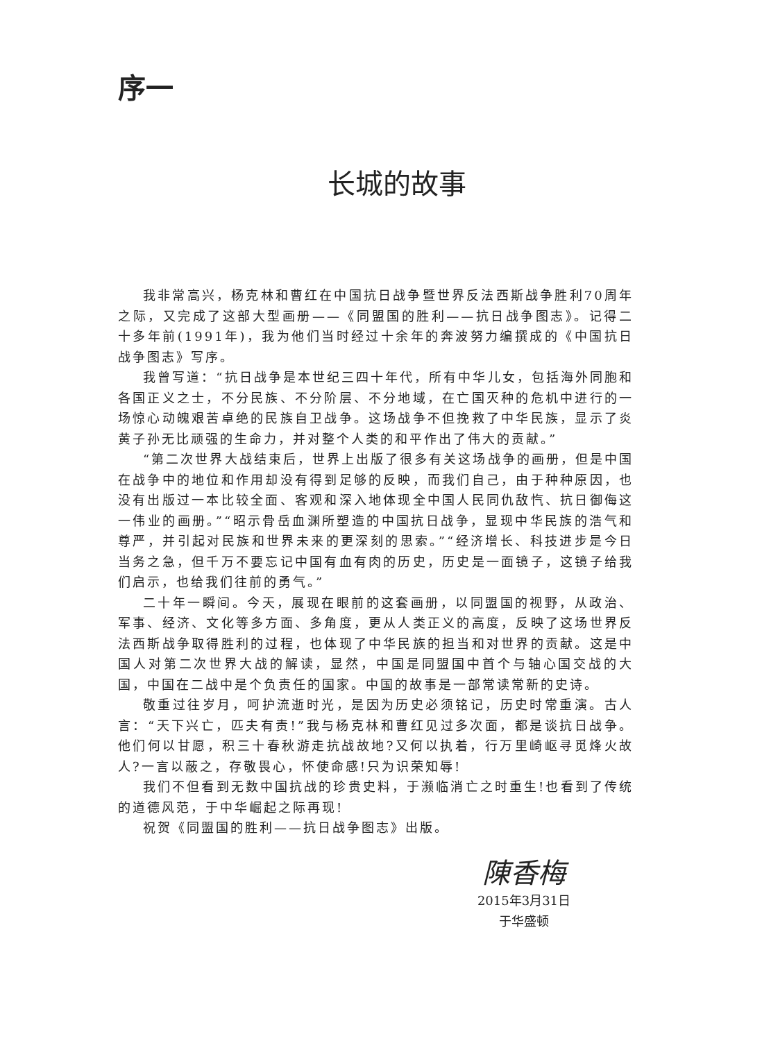序一
长城的故事
我非常高兴，杨克林和曹红在中国抗日战争暨世界反法西斯战争胜利70周年之际，又完成了这部大型画册——《同盟国的胜利——抗日战争图志》。记得二十多年前(1991年)，我为他们当时经过十余年的奔波努力编撰成的《中国抗日战争图志》写序。
我曾写道：“抗日战争是本世纪三四十年代，所有中华儿女，包括海外同胞和各国正义之士，不分民族、不分阶层、不分地域，在亡国灭种的危机中进行的一场惊心动魄艰苦卓绝的民族自卫战争。这场战争不但挽救了中华民族，显示了炎黄子孙无比顽强的生命力，并对整个人类的和平作出了伟大的贡献。”
“第二次世界大战结束后，世界上出版了很多有关这场战争的画册，但是中国在战争中的地位和作用却没有得到足够的反映，而我们自己，由于种种原因，也没有出版过一本比较全面、客观和深入地体现全中国人民同仇敌忾、抗日御侮这一伟业的画册。”“昭示骨岳血渊所塑造的中国抗日战争，显现中华民族的浩气和尊严，并引起对民族和世界未来的更深刻的思索。”“经济增长、科技进步是今日当务之急，但千万不要忘记中国有血有肉的历史，历史是一面镜子，这镜子给我们启示，也给我们往前的勇气。”
二十年一瞬间。今天，展现在眼前的这套画册，以同盟国的视野，从政治、军事、经济、文化等多方面、多角度，更从人类正义的高度，反映了这场世界反法西斯战争取得胜利的过程，也体现了中华民族的担当和对世界的贡献。这是中国人对第二次世界大战的解读，显然，中国是同盟国中首个与轴心国交战的大国，中国在二战中是个负责任的国家。中国的故事是一部常读常新的史诗。
敬重过往岁月，呵护流逝时光，是因为历史必须铭记，历史时常重演。古人言：“天下兴亡，匹夫有责!”我与杨克林和曹红见过多次面，都是谈抗日战争。他们何以甘愿，积三十春秋游走抗战故地?又何以执着，行万里崎岖寻觅烽火故人?一言以蔽之，存敬畏心，怀使命感!只为识荣知辱!
我们不但看到无数中国抗战的珍贵史料，于濒临消亡之时重生!也看到了传统的道德风范，于中华崛起之际再现!
祝贺《同盟国的胜利——抗日战争图志》出版。
陳香梅
2015年3月31日
于华盛顿